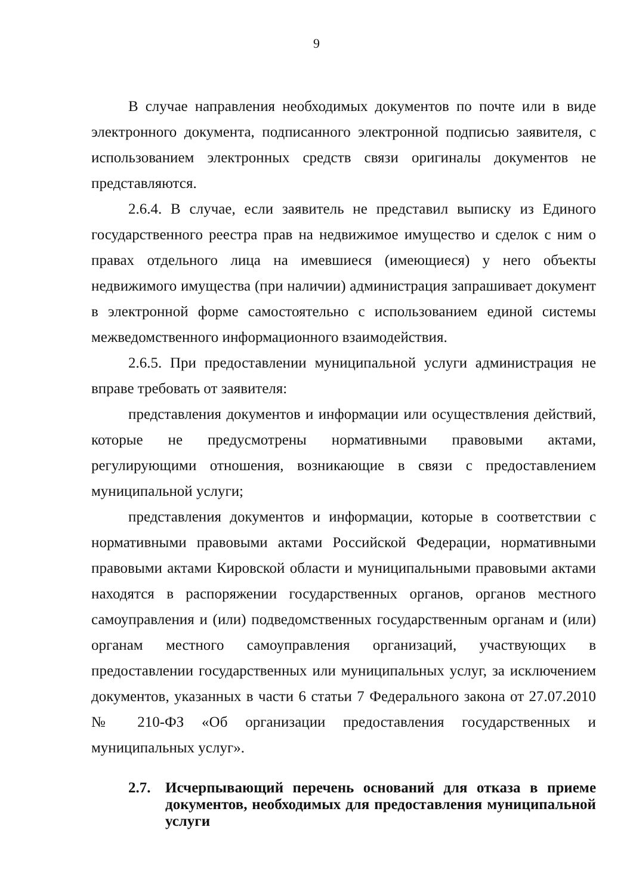9
В случае направления необходимых документов по почте или в виде электронного документа, подписанного электронной подписью заявителя, с использованием электронных средств связи оригиналы документов не представляются.
2.6.4. В случае, если заявитель не представил выписку из Единого государственного реестра прав на недвижимое имущество и сделок с ним о правах отдельного лица на имевшиеся (имеющиеся) у него объекты недвижимого имущества (при наличии) администрация запрашивает документ в электронной форме самостоятельно с использованием единой системы межведомственного информационного взаимодействия.
2.6.5. При предоставлении муниципальной услуги администрация не вправе требовать от заявителя:
представления документов и информации или осуществления действий, которые не предусмотрены нормативными правовыми актами, регулирующими отношения, возникающие в связи с предоставлением муниципальной услуги;
представления документов и информации, которые в соответствии с нормативными правовыми актами Российской Федерации, нормативными правовыми актами Кировской области и муниципальными правовыми актами находятся в распоряжении государственных органов, органов местного самоуправления и (или) подведомственных государственным органам и (или) органам местного самоуправления организаций, участвующих в предоставлении государственных или муниципальных услуг, за исключением документов, указанных в части 6 статьи 7 Федерального закона от 27.07.2010 № 210-ФЗ «Об организации предоставления государственных и муниципальных услуг».
2.7. Исчерпывающий перечень оснований для отказа в приеме документов, необходимых для предоставления муниципальной услуги